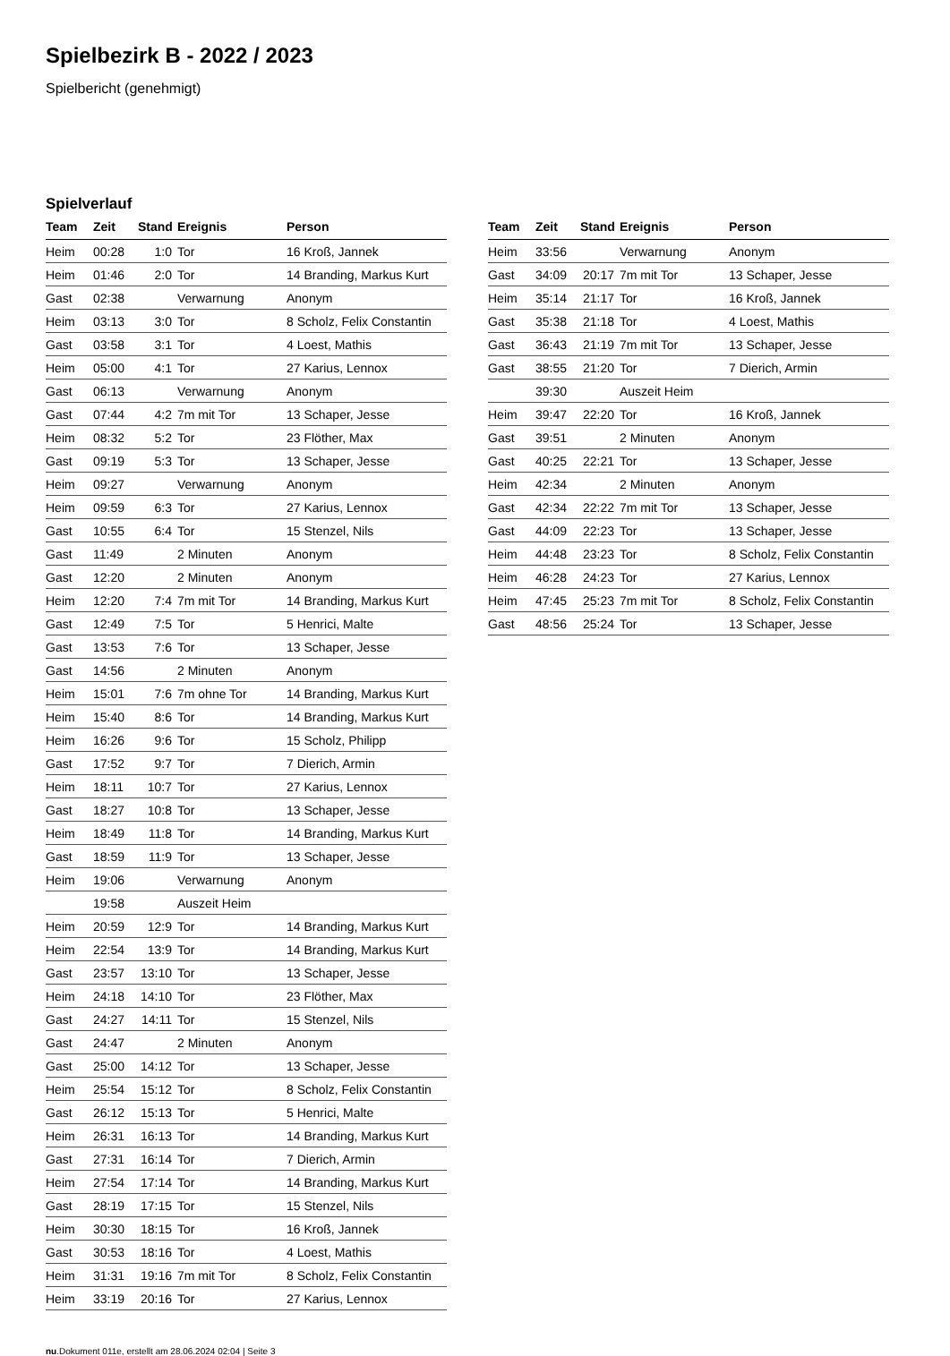Spielbezirk B - 2022 / 2023
Spielbericht (genehmigt)
Spielverlauf
| Team | Zeit | Stand | Ereignis | Person |
| --- | --- | --- | --- | --- |
| Heim | 00:28 | 1:0 | Tor | 16 Kroß, Jannek |
| Heim | 01:46 | 2:0 | Tor | 14 Branding, Markus Kurt |
| Gast | 02:38 | | Verwarnung | Anonym |
| Heim | 03:13 | 3:0 | Tor | 8 Scholz, Felix Constantin |
| Gast | 03:58 | 3:1 | Tor | 4 Loest, Mathis |
| Heim | 05:00 | 4:1 | Tor | 27 Karius, Lennox |
| Gast | 06:13 | | Verwarnung | Anonym |
| Gast | 07:44 | 4:2 | 7m mit Tor | 13 Schaper, Jesse |
| Heim | 08:32 | 5:2 | Tor | 23 Flöther, Max |
| Gast | 09:19 | 5:3 | Tor | 13 Schaper, Jesse |
| Heim | 09:27 | | Verwarnung | Anonym |
| Heim | 09:59 | 6:3 | Tor | 27 Karius, Lennox |
| Gast | 10:55 | 6:4 | Tor | 15 Stenzel, Nils |
| Gast | 11:49 | | 2 Minuten | Anonym |
| Gast | 12:20 | | 2 Minuten | Anonym |
| Heim | 12:20 | 7:4 | 7m mit Tor | 14 Branding, Markus Kurt |
| Gast | 12:49 | 7:5 | Tor | 5 Henrici, Malte |
| Gast | 13:53 | 7:6 | Tor | 13 Schaper, Jesse |
| Gast | 14:56 | | 2 Minuten | Anonym |
| Heim | 15:01 | 7:6 | 7m ohne Tor | 14 Branding, Markus Kurt |
| Heim | 15:40 | 8:6 | Tor | 14 Branding, Markus Kurt |
| Heim | 16:26 | 9:6 | Tor | 15 Scholz, Philipp |
| Gast | 17:52 | 9:7 | Tor | 7 Dierich, Armin |
| Heim | 18:11 | 10:7 | Tor | 27 Karius, Lennox |
| Gast | 18:27 | 10:8 | Tor | 13 Schaper, Jesse |
| Heim | 18:49 | 11:8 | Tor | 14 Branding, Markus Kurt |
| Gast | 18:59 | 11:9 | Tor | 13 Schaper, Jesse |
| Heim | 19:06 | | Verwarnung | Anonym |
| | 19:58 | | Auszeit Heim | |
| Heim | 20:59 | 12:9 | Tor | 14 Branding, Markus Kurt |
| Heim | 22:54 | 13:9 | Tor | 14 Branding, Markus Kurt |
| Gast | 23:57 | 13:10 | Tor | 13 Schaper, Jesse |
| Heim | 24:18 | 14:10 | Tor | 23 Flöther, Max |
| Gast | 24:27 | 14:11 | Tor | 15 Stenzel, Nils |
| Gast | 24:47 | | 2 Minuten | Anonym |
| Gast | 25:00 | 14:12 | Tor | 13 Schaper, Jesse |
| Heim | 25:54 | 15:12 | Tor | 8 Scholz, Felix Constantin |
| Gast | 26:12 | 15:13 | Tor | 5 Henrici, Malte |
| Heim | 26:31 | 16:13 | Tor | 14 Branding, Markus Kurt |
| Gast | 27:31 | 16:14 | Tor | 7 Dierich, Armin |
| Heim | 27:54 | 17:14 | Tor | 14 Branding, Markus Kurt |
| Gast | 28:19 | 17:15 | Tor | 15 Stenzel, Nils |
| Heim | 30:30 | 18:15 | Tor | 16 Kroß, Jannek |
| Gast | 30:53 | 18:16 | Tor | 4 Loest, Mathis |
| Heim | 31:31 | 19:16 | 7m mit Tor | 8 Scholz, Felix Constantin |
| Heim | 33:19 | 20:16 | Tor | 27 Karius, Lennox |
| Team | Zeit | Stand | Ereignis | Person |
| --- | --- | --- | --- | --- |
| Heim | 33:56 | | Verwarnung | Anonym |
| Gast | 34:09 | 20:17 | 7m mit Tor | 13 Schaper, Jesse |
| Heim | 35:14 | 21:17 | Tor | 16 Kroß, Jannek |
| Gast | 35:38 | 21:18 | Tor | 4 Loest, Mathis |
| Gast | 36:43 | 21:19 | 7m mit Tor | 13 Schaper, Jesse |
| Gast | 38:55 | 21:20 | Tor | 7 Dierich, Armin |
| | 39:30 | | Auszeit Heim | |
| Heim | 39:47 | 22:20 | Tor | 16 Kroß, Jannek |
| Gast | 39:51 | | 2 Minuten | Anonym |
| Gast | 40:25 | 22:21 | Tor | 13 Schaper, Jesse |
| Heim | 42:34 | | 2 Minuten | Anonym |
| Gast | 42:34 | 22:22 | 7m mit Tor | 13 Schaper, Jesse |
| Gast | 44:09 | 22:23 | Tor | 13 Schaper, Jesse |
| Heim | 44:48 | 23:23 | Tor | 8 Scholz, Felix Constantin |
| Heim | 46:28 | 24:23 | Tor | 27 Karius, Lennox |
| Heim | 47:45 | 25:23 | 7m mit Tor | 8 Scholz, Felix Constantin |
| Gast | 48:56 | 25:24 | Tor | 13 Schaper, Jesse |
nu.Dokument 011e, erstellt am 28.06.2024 02:04 | Seite 3